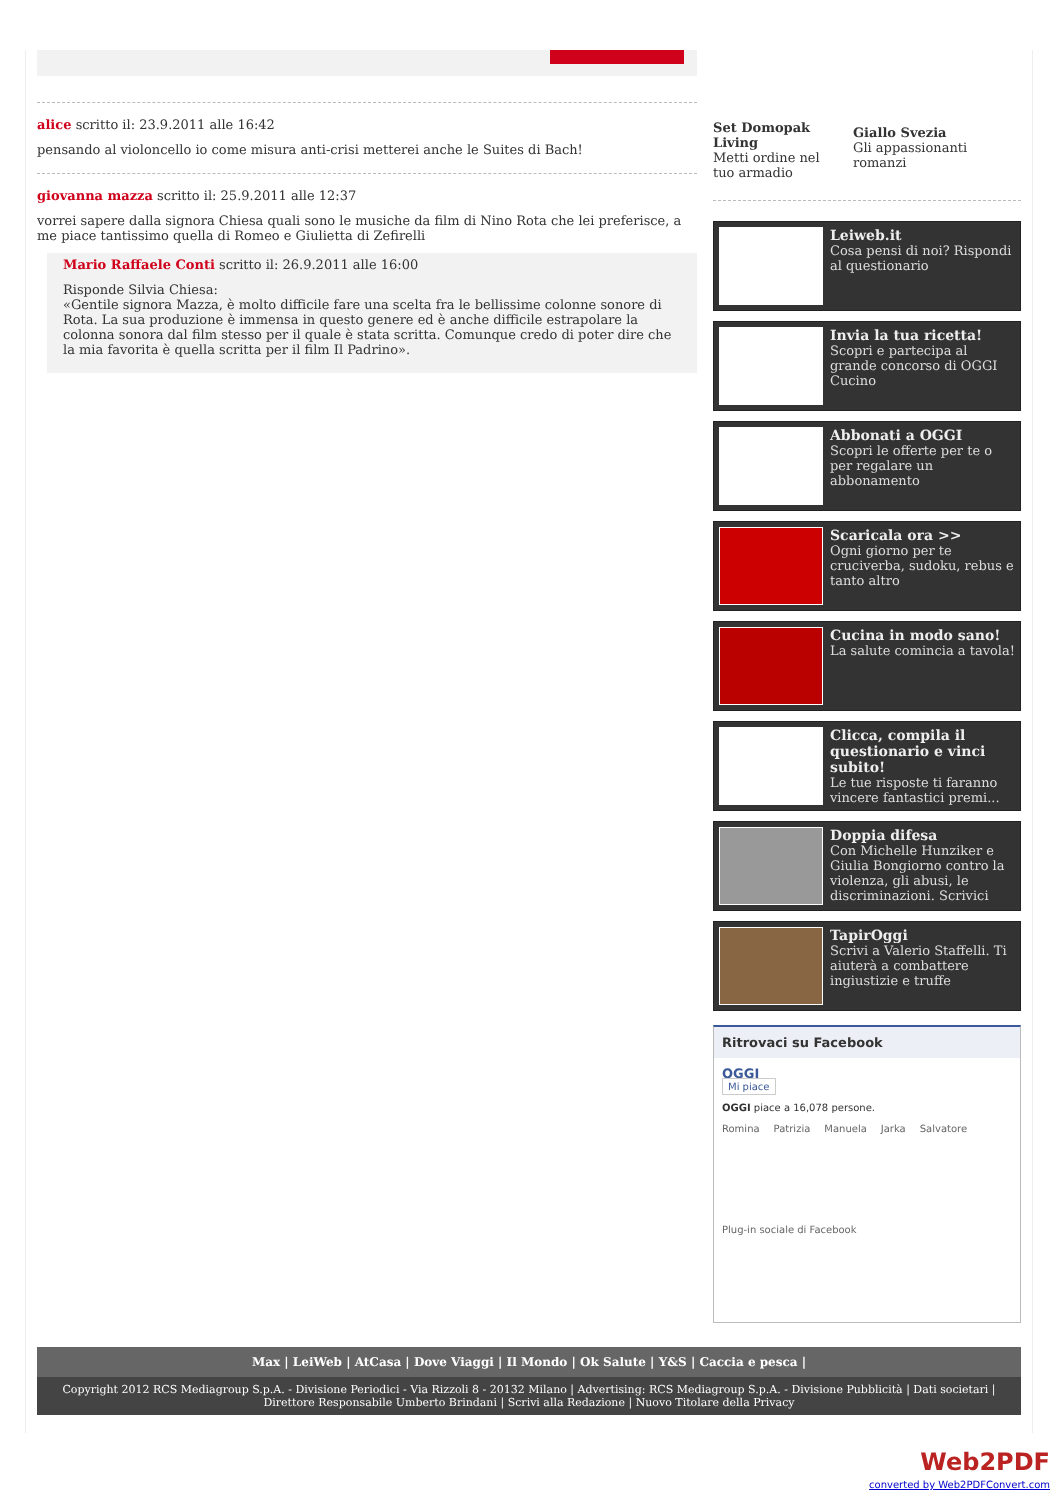alice scritto il: 23.9.2011 alle 16:42
pensando al violoncello io come misura anti-crisi metterei anche le Suites di Bach!
giovanna mazza scritto il: 25.9.2011 alle 12:37
vorrei sapere dalla signora Chiesa quali sono le musiche da film di Nino Rota che lei preferisce, a me piace tantissimo quella di Romeo e Giulietta di Zefirelli
Mario Raffaele Conti scritto il: 26.9.2011 alle 16:00
Risponde Silvia Chiesa:
«Gentile signora Mazza, è molto difficile fare una scelta fra le bellissime colonne sonore di Rota. La sua produzione è immensa in questo genere ed è anche difficile estrapolare la colonna sonora dal film stesso per il quale è stata scritta. Comunque credo di poter dire che la mia favorita è quella scritta per il film Il Padrino».
Set Domopak Living
Metti ordine nel tuo armadio
Giallo Svezia
Gli appassionanti romanzi
Leiweb.it
Cosa pensi di noi? Rispondi al questionario
Invia la tua ricetta!
Scopri e partecipa al grande concorso di OGGI Cucino
Abbonati a OGGI
Scopri le offerte per te o per regalare un abbonamento
Scaricala ora >>
Ogni giorno per te cruciverba, sudoku, rebus e tanto altro
Cucina in modo sano!
La salute comincia a tavola!
Clicca, compila il questionario e vinci subito!
Le tue risposte ti faranno vincere fantastici premi...
Doppia difesa
Con Michelle Hunziker e Giulia Bongiorno contro la violenza, gli abusi, le discriminazioni. Scrivici
TapirOggi
Scrivi a Valerio Staffelli. Ti aiuterà a combattere ingiustizie e truffe
Ritrovaci su Facebook
OGGI
Mi piace
OGGI piace a 16,078 persone.
Romina Patrizia Manuela Jarka Salvatore
Plug-in sociale di Facebook
Max | LeiWeb | AtCasa | Dove Viaggi | Il Mondo | Ok Salute | Y&S | Caccia e pesca |
Copyright 2012 RCS Mediagroup S.p.A. - Divisione Periodici - Via Rizzoli 8 - 20132 Milano | Advertising: RCS Mediagroup S.p.A. - Divisione Pubblicità | Dati societari | Direttore Responsabile Umberto Brindani | Scrivi alla Redazione | Nuovo Titolare della Privacy
Web2PDF
converted by Web2PDFConvert.com